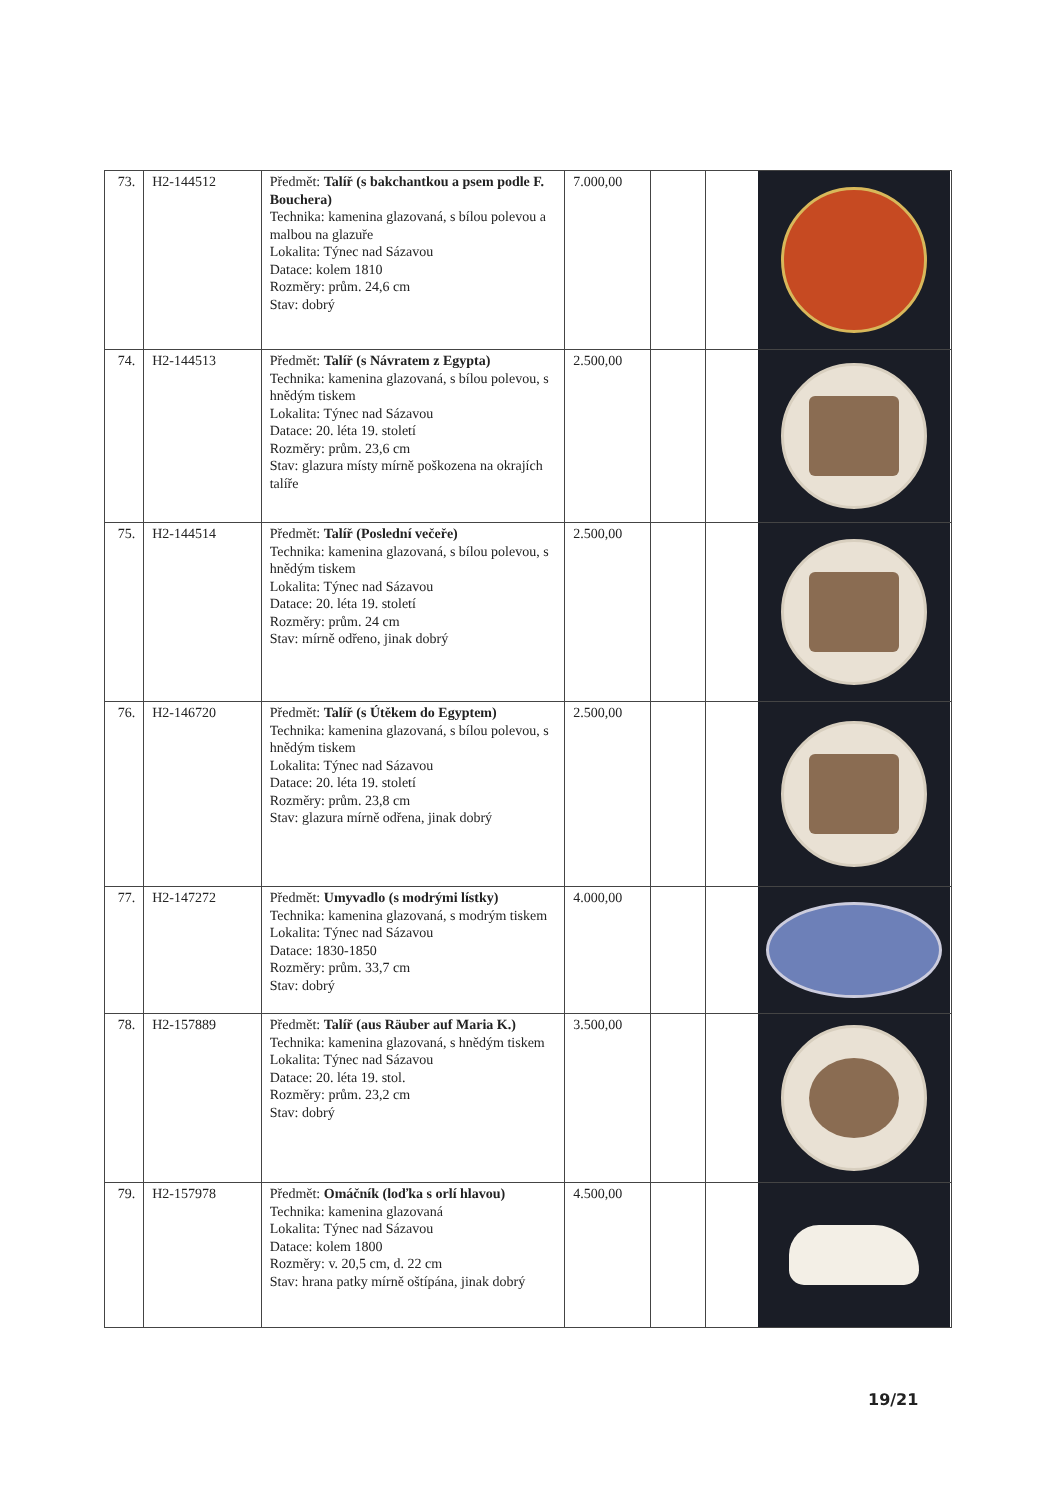| 73. | H2-144512 | Předmět: Talíř (s bakchantkou a psem podle F. Bouchera) Technika: kamenina glazovaná, s bílou polevou a malbou na glazuře Lokalita: Týnec nad Sázavou Datace: kolem 1810 Rozměry: prům. 24,6 cm Stav: dobrý | 7.000,00 | | |
| 74. | H2-144513 | Předmět: Talíř (s Návratem z Egypta) Technika: kamenina glazovaná, s bílou polevou, s hnědým tiskem Lokalita: Týnec nad Sázavou Datace: 20. léta 19. století Rozměry: prům. 23,6 cm Stav: glazura místy mírně poškozena na okrajích talíře | 2.500,00 | | |
| 75. | H2-144514 | Předmět: Talíř (Poslední večeře) Technika: kamenina glazovaná, s bílou polevou, s hnědým tiskem Lokalita: Týnec nad Sázavou Datace: 20. léta 19. století Rozměry: prům. 24 cm Stav: mírně odřeno, jinak dobrý | 2.500,00 | | |
| 76. | H2-146720 | Předmět: Talíř (s Útěkem do Egyptem) Technika: kamenina glazovaná, s bílou polevou, s hnědým tiskem Lokalita: Týnec nad Sázavou Datace: 20. léta 19. století Rozměry: prům. 23,8 cm Stav: glazura mírně odřena, jinak dobrý | 2.500,00 | | |
| 77. | H2-147272 | Předmět: Umyvadlo (s modrými lístky) Technika: kamenina glazovaná, s modrým tiskem Lokalita: Týnec nad Sázavou Datace: 1830-1850 Rozměry: prům. 33,7 cm Stav: dobrý | 4.000,00 | | |
| 78. | H2-157889 | Předmět: Talíř (aus Räuber auf Maria K.) Technika: kamenina glazovaná, s hnědým tiskem Lokalita: Týnec nad Sázavou Datace: 20. léta 19. stol. Rozměry: prům. 23,2 cm Stav: dobrý | 3.500,00 | | |
| 79. | H2-157978 | Předmět: Omáčník (loďka s orlí hlavou) Technika: kamenina glazovaná Lokalita: Týnec nad Sázavou Datace: kolem 1800 Rozměry: v. 20,5 cm, d. 22 cm Stav: hrana patky mírně oštípána, jinak dobrý | 4.500,00 | | |
19/21